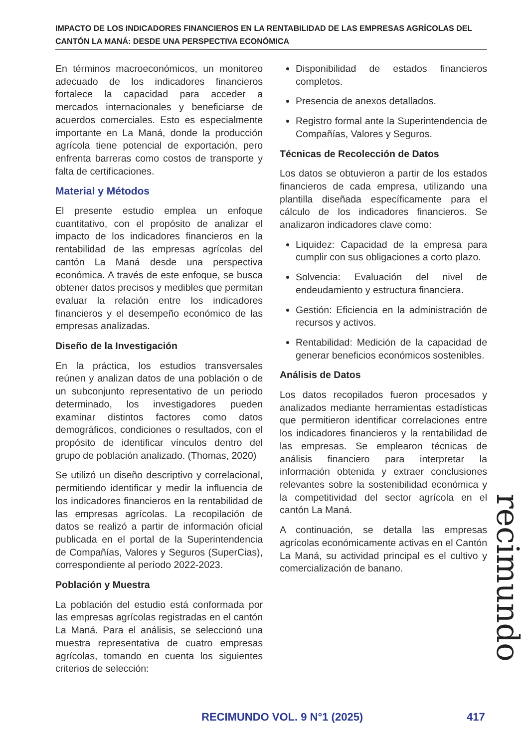IMPACTO DE LOS INDICADORES FINANCIEROS EN LA RENTABILIDAD DE LAS EMPRESAS AGRÍCOLAS DEL CANTÓN LA MANÁ: DESDE UNA PERSPECTIVA ECONÓMICA
En términos macroeconómicos, un monitoreo adecuado de los indicadores financieros fortalece la capacidad para acceder a mercados internacionales y beneficiarse de acuerdos comerciales. Esto es especialmente importante en La Maná, donde la producción agrícola tiene potencial de exportación, pero enfrenta barreras como costos de transporte y falta de certificaciones.
Material y Métodos
El presente estudio emplea un enfoque cuantitativo, con el propósito de analizar el impacto de los indicadores financieros en la rentabilidad de las empresas agrícolas del cantón La Maná desde una perspectiva económica. A través de este enfoque, se busca obtener datos precisos y medibles que permitan evaluar la relación entre los indicadores financieros y el desempeño económico de las empresas analizadas.
Diseño de la Investigación
En la práctica, los estudios transversales reúnen y analizan datos de una población o de un subconjunto representativo de un periodo determinado, los investigadores pueden examinar distintos factores como datos demográficos, condiciones o resultados, con el propósito de identificar vínculos dentro del grupo de población analizado. (Thomas, 2020)
Se utilizó un diseño descriptivo y correlacional, permitiendo identificar y medir la influencia de los indicadores financieros en la rentabilidad de las empresas agrícolas. La recopilación de datos se realizó a partir de información oficial publicada en el portal de la Superintendencia de Compañías, Valores y Seguros (SuperCias), correspondiente al período 2022-2023.
Población y Muestra
La población del estudio está conformada por las empresas agrícolas registradas en el cantón La Maná. Para el análisis, se seleccionó una muestra representativa de cuatro empresas agrícolas, tomando en cuenta los siguientes criterios de selección:
Disponibilidad de estados financieros completos.
Presencia de anexos detallados.
Registro formal ante la Superintendencia de Compañías, Valores y Seguros.
Técnicas de Recolección de Datos
Los datos se obtuvieron a partir de los estados financieros de cada empresa, utilizando una plantilla diseñada específicamente para el cálculo de los indicadores financieros. Se analizaron indicadores clave como:
Liquidez: Capacidad de la empresa para cumplir con sus obligaciones a corto plazo.
Solvencia: Evaluación del nivel de endeudamiento y estructura financiera.
Gestión: Eficiencia en la administración de recursos y activos.
Rentabilidad: Medición de la capacidad de generar beneficios económicos sostenibles.
Análisis de Datos
Los datos recopilados fueron procesados y analizados mediante herramientas estadísticas que permitieron identificar correlaciones entre los indicadores financieros y la rentabilidad de las empresas. Se emplearon técnicas de análisis financiero para interpretar la información obtenida y extraer conclusiones relevantes sobre la sostenibilidad económica y la competitividad del sector agrícola en el cantón La Maná.
A continuación, se detalla las empresas agrícolas económicamente activas en el Cantón La Maná, su actividad principal es el cultivo y comercialización de banano.
recimundo
RECIMUNDO VOL. 9 N°1 (2025) 417